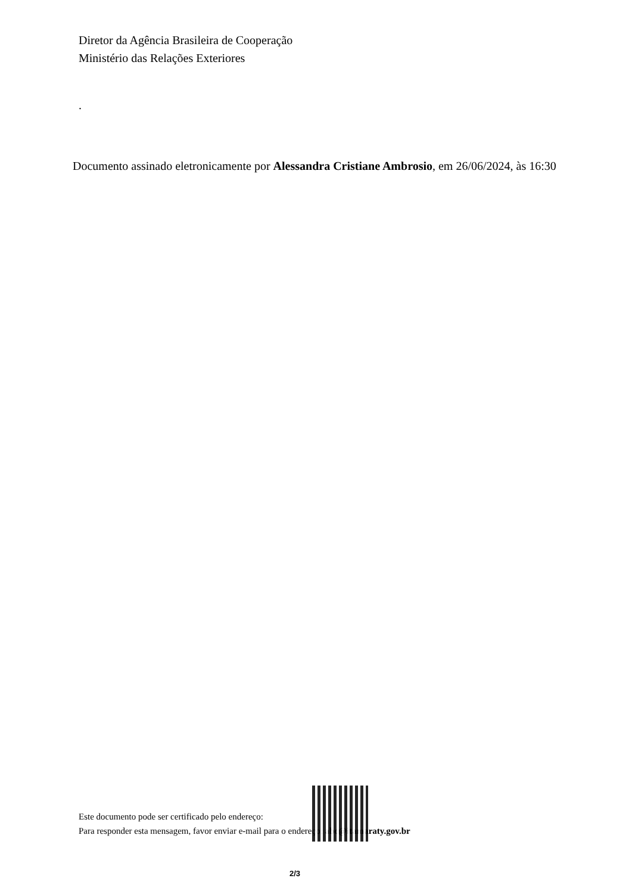Diretor da Agência Brasileira de Cooperação
Ministério das Relações Exteriores
.
Documento assinado eletronicamente por Alessandra Cristiane Ambrosio, em 26/06/2024, às 16:30
Este documento pode ser certificado pelo endereço:
Para responder esta mensagem, favor enviar e-mail para o endereço: abc@itamaraty.gov.br
2/3